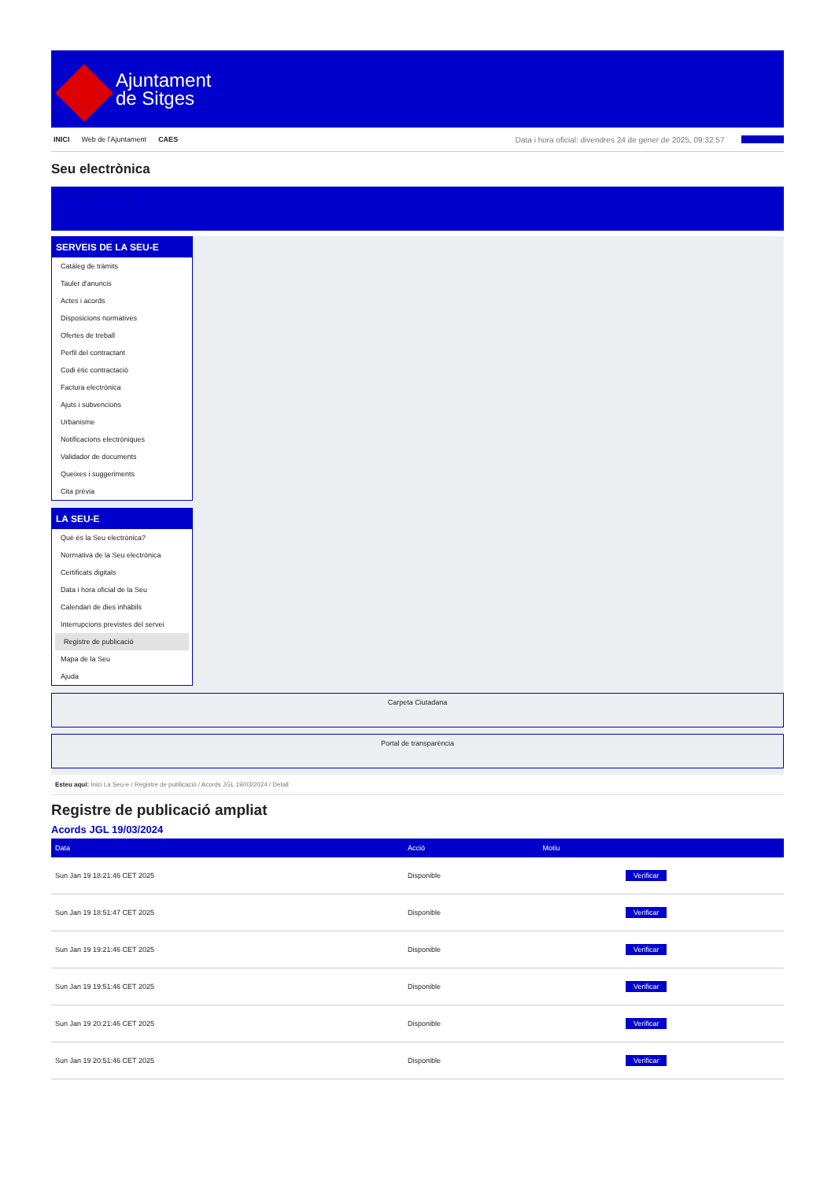Ajuntament
de Sitges
INICI Web de l'Ajuntament CAES Data i hora oficial: divendres 24 de gener de 2025, 09:32:57 Directorio
Seu electrònica
Obtenir còpia autèntica
SERVEIS DE LA SEU-E
Catàleg de tràmits
Tauler d'anuncis
Actes i acords
Disposicions normatives
Ofertes de treball
Perfil del contractant
Codi ètic contractació
Factura electrònica
Ajuts i subvencions
Urbanisme
Notificacions electròniques
Validador de documents
Queixes i suggeriments
Cita prèvia
LA SEU-E
Què és la Seu electrònica?
Normativa de la Seu electrònica
Certificats digitals
Data i hora oficial de la Seu
Calendari de dies inhàbils
Interrupcions previstes del servei
Registre de publicació
Mapa de la Seu
Ajuda
Carpeta Ciutadana
Portal de transparència
Esteu aquí: Inici La Seu-e / Registre de publicació / Acords JGL 19/03/2024 / Detall
Registre de publicació ampliat
Acords JGL 19/03/2024
| Data | Acció | Motiu | |
| --- | --- | --- | --- |
| Sun Jan 19 18:21:46 CET 2025 | Disponible | | Verificar |
| Sun Jan 19 18:51:47 CET 2025 | Disponible | | Verificar |
| Sun Jan 19 19:21:46 CET 2025 | Disponible | | Verificar |
| Sun Jan 19 19:51:46 CET 2025 | Disponible | | Verificar |
| Sun Jan 19 20:21:46 CET 2025 | Disponible | | Verificar |
| Sun Jan 19 20:51:46 CET 2025 | Disponible | | Verificar |